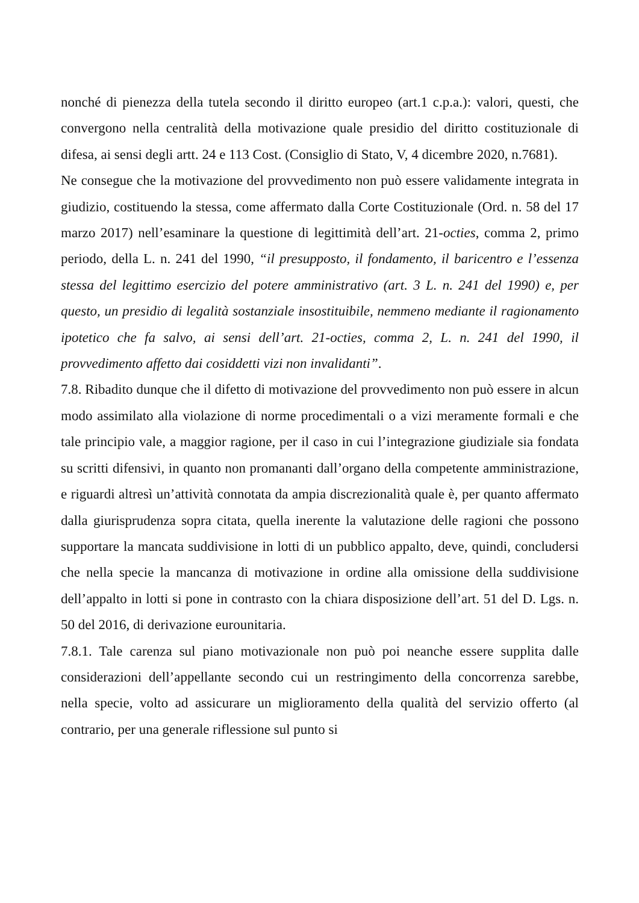nonché di pienezza della tutela secondo il diritto europeo (art.1 c.p.a.): valori, questi, che convergono nella centralità della motivazione quale presidio del diritto costituzionale di difesa, ai sensi degli artt. 24 e 113 Cost. (Consiglio di Stato, V, 4 dicembre 2020, n.7681).
Ne consegue che la motivazione del provvedimento non può essere validamente integrata in giudizio, costituendo la stessa, come affermato dalla Corte Costituzionale (Ord. n. 58 del 17 marzo 2017) nell’esaminare la questione di legittimità dell’art. 21-octies, comma 2, primo periodo, della L. n. 241 del 1990, “il presupposto, il fondamento, il baricentro e l’essenza stessa del legittimo esercizio del potere amministrativo (art. 3 L. n. 241 del 1990) e, per questo, un presidio di legalità sostanziale insostituibile, nemmeno mediante il ragionamento ipotetico che fa salvo, ai sensi dell’art. 21-octies, comma 2, L. n. 241 del 1990, il provvedimento affetto dai cosiddetti vizi non invalidanti”.
7.8. Ribadito dunque che il difetto di motivazione del provvedimento non può essere in alcun modo assimilato alla violazione di norme procedimentali o a vizi meramente formali e che tale principio vale, a maggior ragione, per il caso in cui l’integrazione giudiziale sia fondata su scritti difensivi, in quanto non promananti dall’organo della competente amministrazione, e riguardi altresì un’attività connotata da ampia discrezionalità quale è, per quanto affermato dalla giurisprudenza sopra citata, quella inerente la valutazione delle ragioni che possono supportare la mancata suddivisione in lotti di un pubblico appalto, deve, quindi, concludersi che nella specie la mancanza di motivazione in ordine alla omissione della suddivisione dell’appalto in lotti si pone in contrasto con la chiara disposizione dell’art. 51 del D. Lgs. n. 50 del 2016, di derivazione eurounitaria.
7.8.1. Tale carenza sul piano motivazionale non può poi neanche essere supplita dalle considerazioni dell’appellante secondo cui un restringimento della concorrenza sarebbe, nella specie, volto ad assicurare un miglioramento della qualità del servizio offerto (al contrario, per una generale riflessione sul punto si